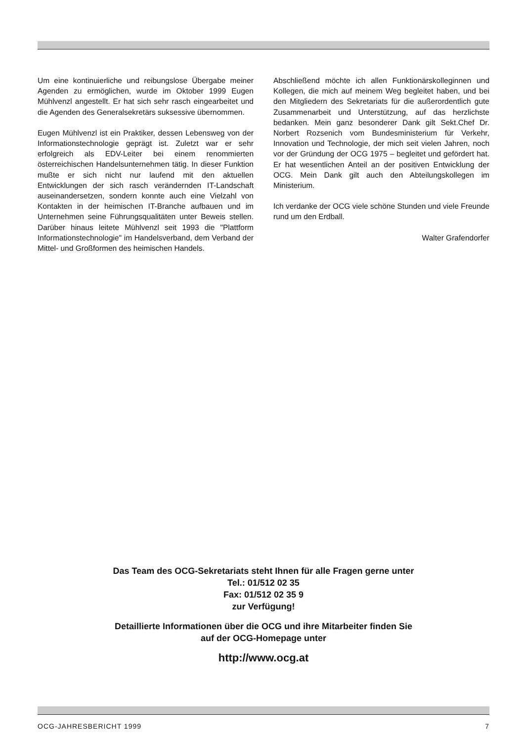Um eine kontinuierliche und reibungslose Übergabe meiner Agenden zu ermöglichen, wurde im Oktober 1999 Eugen Mühlvenzl angestellt. Er hat sich sehr rasch eingearbeitet und die Agenden des Generalsekretärs suksessive übernommen.
Eugen Mühlvenzl ist ein Praktiker, dessen Lebensweg von der Informationstechnologie geprägt ist. Zuletzt war er sehr erfolgreich als EDV-Leiter bei einem renommierten österreichischen Handelsunternehmen tätig. In dieser Funktion mußte er sich nicht nur laufend mit den aktuellen Entwicklungen der sich rasch verändernden IT-Landschaft auseinandersetzen, sondern konnte auch eine Vielzahl von Kontakten in der heimischen IT-Branche aufbauen und im Unternehmen seine Führungsqualitäten unter Beweis stellen. Darüber hinaus leitete Mühlvenzl seit 1993 die "Plattform Informationstechnologie" im Handelsverband, dem Verband der Mittel- und Großformen des heimischen Handels.
Abschließend möchte ich allen Funktionärskolleginnen und Kollegen, die mich auf meinem Weg begleitet haben, und bei den Mitgliedern des Sekretariats für die außerordentlich gute Zusammenarbeit und Unterstützung, auf das herzlichste bedanken. Mein ganz besonderer Dank gilt Sekt.Chef Dr. Norbert Rozsenich vom Bundesministerium für Verkehr, Innovation und Technologie, der mich seit vielen Jahren, noch vor der Gründung der OCG 1975 – begleitet und gefördert hat. Er hat wesentlichen Anteil an der positiven Entwicklung der OCG. Mein Dank gilt auch den Abteilungskollegen im Ministerium.
Ich verdanke der OCG viele schöne Stunden und viele Freunde rund um den Erdball.
Walter Grafendorfer
Das Team des OCG-Sekretariats steht Ihnen für alle Fragen gerne unter
Tel.: 01/512 02 35
Fax: 01/512 02 35 9
zur Verfügung!
Detaillierte Informationen über die OCG und ihre Mitarbeiter finden Sie
auf der OCG-Homepage unter
http://www.ocg.at
OCG-JAHRESBERICHT 1999 7